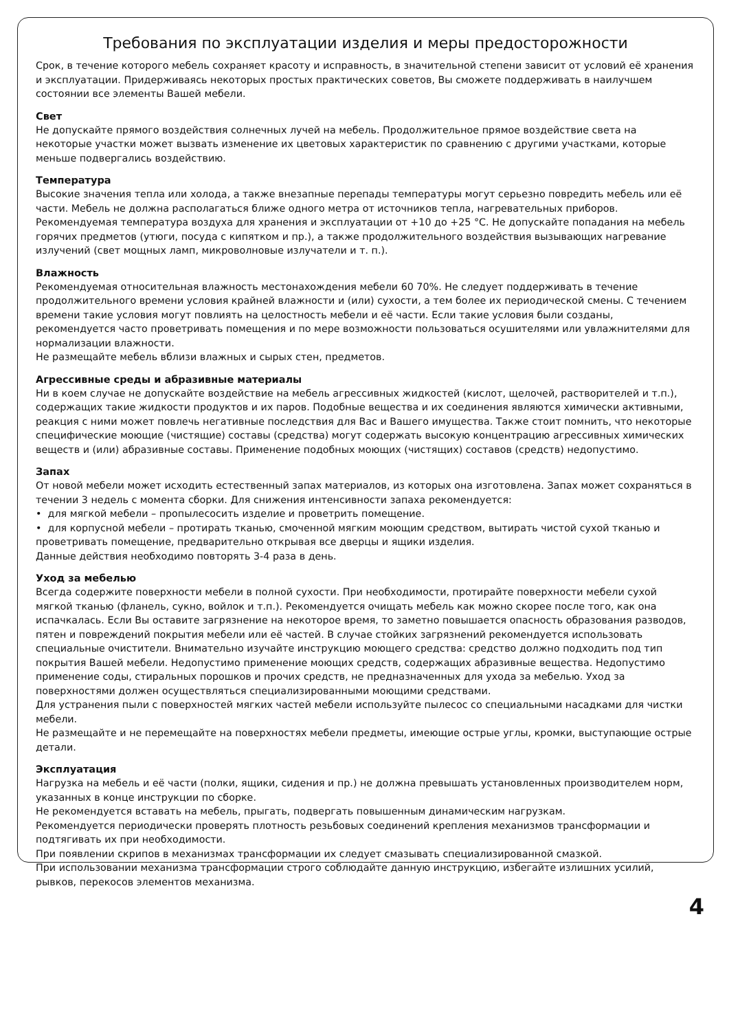Требования по эксплуатации изделия и меры предосторожности
Срок, в течение которого мебель сохраняет красоту и исправность, в значительной степени зависит от условий её хранения и эксплуатации. Придерживаясь некоторых простых практических советов, Вы сможете поддерживать в наилучшем состоянии все элементы Вашей мебели.
Свет
Не допускайте прямого воздействия солнечных лучей на мебель. Продолжительное прямое воздействие света на некоторые участки может вызвать изменение их цветовых характеристик по сравнению с другими участками, которые меньше подвергались воздействию.
Температура
Высокие значения тепла или холода, а также внезапные перепады температуры могут серьезно повредить мебель или её части. Мебель не должна располагаться ближе одного метра от источников тепла, нагревательных приборов. Рекомендуемая температура воздуха для хранения и эксплуатации от +10 до +25 °С. Не допускайте попадания на мебель горячих предметов (утюги, посуда с кипятком и пр.), а также продолжительного воздействия вызывающих нагревание излучений (свет мощных ламп, микроволновые излучатели и т. п.).
Влажность
Рекомендуемая относительная влажность местонахождения мебели 60 70%. Не следует поддерживать в течение продолжительного времени условия крайней влажности и (или) сухости, а тем более их периодической смены. С течением времени такие условия могут повлиять на целостность мебели и её части. Если такие условия были созданы, рекомендуется часто проветривать помещения и по мере возможности пользоваться осушителями или увлажнителями для нормализации влажности.
Не размещайте мебель вблизи влажных и сырых стен, предметов.
Агрессивные среды и абразивные материалы
Ни в коем случае не допускайте воздействие на мебель агрессивных жидкостей (кислот, щелочей, растворителей и т.п.), содержащих такие жидкости продуктов и их паров. Подобные вещества и их соединения являются химически активными, реакция с ними может повлечь негативные последствия для Вас и Вашего имущества. Также стоит помнить, что некоторые специфические моющие (чистящие) составы (средства) могут содержать высокую концентрацию агрессивных химических веществ и (или) абразивные составы. Применение подобных моющих (чистящих) составов (средств) недопустимо.
Запах
От новой мебели может исходить естественный запах материалов, из которых она изготовлена. Запах может сохраняться в течении 3 недель с момента сборки. Для снижения интенсивности запаха рекомендуется:
• для мягкой мебели – пропылесосить изделие и проветрить помещение.
• для корпусной мебели – протирать тканью, смоченной мягким моющим средством, вытирать чистой сухой тканью и проветривать помещение, предварительно открывая все дверцы и ящики изделия.
Данные действия необходимо повторять 3-4 раза в день.
Уход за мебелью
Всегда содержите поверхности мебели в полной сухости. При необходимости, протирайте поверхности мебели сухой мягкой тканью (фланель, сукно, войлок и т.п.). Рекомендуется очищать мебель как можно скорее после того, как она испачкалась. Если Вы оставите загрязнение на некоторое время, то заметно повышается опасность образования разводов, пятен и повреждений покрытия мебели или её частей. В случае стойких загрязнений рекомендуется использовать специальные очистители. Внимательно изучайте инструкцию моющего средства: средство должно подходить под тип покрытия Вашей мебели. Недопустимо применение моющих средств, содержащих абразивные вещества. Недопустимо применение соды, стиральных порошков и прочих средств, не предназначенных для ухода за мебелью. Уход за поверхностями должен осуществляться специализированными моющими средствами.
Для устранения пыли с поверхностей мягких частей мебели используйте пылесос со специальными насадками для чистки мебели.
Не размещайте и не перемещайте на поверхностях мебели предметы, имеющие острые углы, кромки, выступающие острые детали.
Эксплуатация
Нагрузка на мебель и её части (полки, ящики, сидения и пр.) не должна превышать установленных производителем норм, указанных в конце инструкции по сборке.
Не рекомендуется вставать на мебель, прыгать, подвергать повышенным динамическим нагрузкам.
Рекомендуется периодически проверять плотность резьбовых соединений крепления механизмов трансформации и подтягивать их при необходимости.
При появлении скрипов в механизмах трансформации их следует смазывать специализированной смазкой.
При использовании механизма трансформации строго соблюдайте данную инструкцию, избегайте излишних усилий, рывков, перекосов элементов механизма.
4